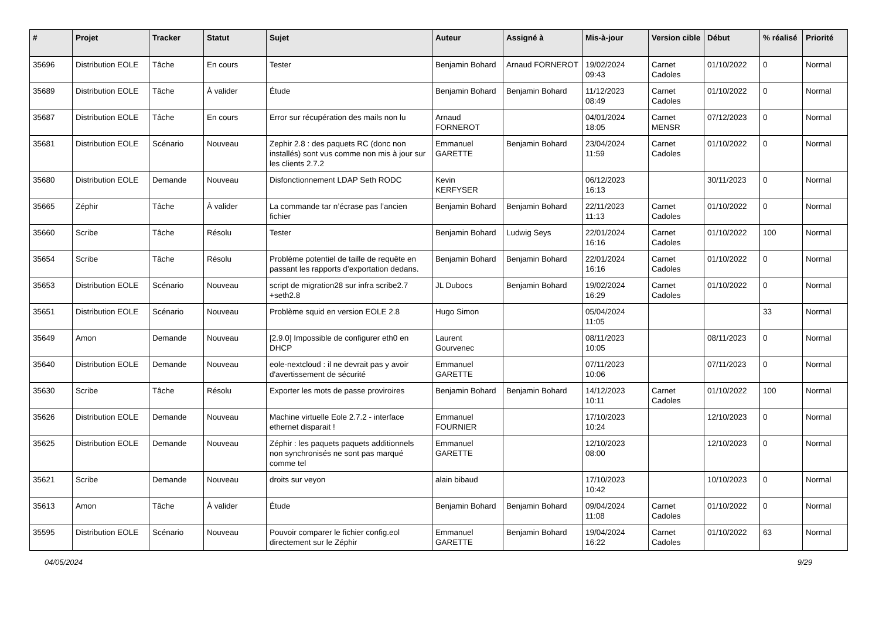| # | Projet | Tracker | Statut | Sujet | Auteur | Assigné à | Mis-à-jour | Version cible | Début | % réalisé | Priorité |
| --- | --- | --- | --- | --- | --- | --- | --- | --- | --- | --- | --- |
| 35696 | Distribution EOLE | Tâche | En cours | Tester | Benjamin Bohard | Arnaud FORNEROT | 19/02/2024 09:43 | Carnet Cadoles | 01/10/2022 | 0 | Normal |
| 35689 | Distribution EOLE | Tâche | À valider | Étude | Benjamin Bohard | Benjamin Bohard | 11/12/2023 08:49 | Carnet Cadoles | 01/10/2022 | 0 | Normal |
| 35687 | Distribution EOLE | Tâche | En cours | Error sur récupération des mails non lu | Arnaud FORNEROT | | 04/01/2024 18:05 | Carnet MENSR | 07/12/2023 | 0 | Normal |
| 35681 | Distribution EOLE | Scénario | Nouveau | Zephir 2.8 : des paquets RC (donc non installés) sont vus comme non mis à jour sur les clients 2.7.2 | Emmanuel GARETTE | Benjamin Bohard | 23/04/2024 11:59 | Carnet Cadoles | 01/10/2022 | 0 | Normal |
| 35680 | Distribution EOLE | Demande | Nouveau | Disfonctionnement LDAP Seth RODC | Kevin KERFYSER | | 06/12/2023 16:13 | | 30/11/2023 | 0 | Normal |
| 35665 | Zéphir | Tâche | À valider | La commande tar n’écrase pas l’ancien fichier | Benjamin Bohard | Benjamin Bohard | 22/11/2023 11:13 | Carnet Cadoles | 01/10/2022 | 0 | Normal |
| 35660 | Scribe | Tâche | Résolu | Tester | Benjamin Bohard | Ludwig Seys | 22/01/2024 16:16 | Carnet Cadoles | 01/10/2022 | 100 | Normal |
| 35654 | Scribe | Tâche | Résolu | Problème potentiel de taille de requête en passant les rapports d’exportation dedans. | Benjamin Bohard | Benjamin Bohard | 22/01/2024 16:16 | Carnet Cadoles | 01/10/2022 | 0 | Normal |
| 35653 | Distribution EOLE | Scénario | Nouveau | script de migration28 sur infra scribe2.7 +seth2.8 | JL Dubocs | Benjamin Bohard | 19/02/2024 16:29 | Carnet Cadoles | 01/10/2022 | 0 | Normal |
| 35651 | Distribution EOLE | Scénario | Nouveau | Problème squid en version EOLE 2.8 | Hugo Simon | | 05/04/2024 11:05 | | | 33 | Normal |
| 35649 | Amon | Demande | Nouveau | [2.9.0] Impossible de configurer eth0 en DHCP | Laurent Gourvenec | | 08/11/2023 10:05 | | 08/11/2023 | 0 | Normal |
| 35640 | Distribution EOLE | Demande | Nouveau | eole-nextcloud : il ne devrait pas y avoir d'avertissement de sécurité | Emmanuel GARETTE | | 07/11/2023 10:06 | | 07/11/2023 | 0 | Normal |
| 35630 | Scribe | Tâche | Résolu | Exporter les mots de passe proviroires | Benjamin Bohard | Benjamin Bohard | 14/12/2023 10:11 | Carnet Cadoles | 01/10/2022 | 100 | Normal |
| 35626 | Distribution EOLE | Demande | Nouveau | Machine virtuelle Eole 2.7.2 - interface ethernet disparait ! | Emmanuel FOURNIER | | 17/10/2023 10:24 | | 12/10/2023 | 0 | Normal |
| 35625 | Distribution EOLE | Demande | Nouveau | Zéphir : les paquets paquets additionnels non synchronisés ne sont pas marqué comme tel | Emmanuel GARETTE | | 12/10/2023 08:00 | | 12/10/2023 | 0 | Normal |
| 35621 | Scribe | Demande | Nouveau | droits sur veyon | alain bibaud | | 17/10/2023 10:42 | | 10/10/2023 | 0 | Normal |
| 35613 | Amon | Tâche | À valider | Étude | Benjamin Bohard | Benjamin Bohard | 09/04/2024 11:08 | Carnet Cadoles | 01/10/2022 | 0 | Normal |
| 35595 | Distribution EOLE | Scénario | Nouveau | Pouvoir comparer le fichier config.eol directement sur le Zéphir | Emmanuel GARETTE | Benjamin Bohard | 19/04/2024 16:22 | Carnet Cadoles | 01/10/2022 | 63 | Normal |
04/05/2024 9/29